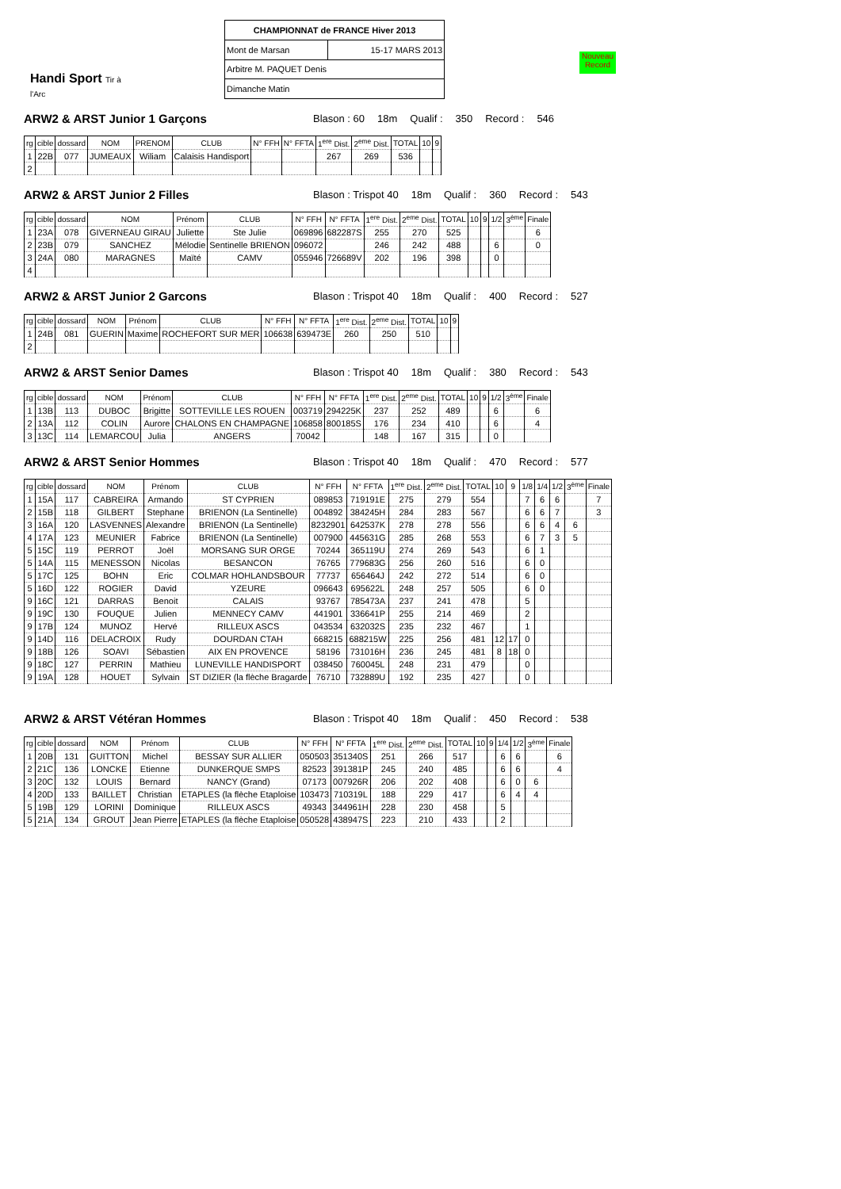Handi Sport Tir à l'Arc
| CHAMPIONNAT de FRANCE Hiver 2013 | |
| Mont de Marsan | 15-17 MARS 2013 |
| Arbitre M. PAQUET Denis | |
| Dimanche Matin | |
Nouveau Record
ARW2 & ARST Junior 1 Garçons Blason : 60 18m Qualif : 350 Record : 546
| rg | cible | dossard | NOM | PRENOM | CLUB | N° FFH | N° FFTA | 1<sup>ere</sup> Dist. | 2<sup>eme</sup> Dist. | TOTAL | 10 | 9 |
| --- | --- | --- | --- | --- | --- | --- | --- | --- | --- | --- | --- | --- |
| 1 | 22B | 077 | JUMEAUX | Wiliam | Calaisis Handisport | | | 267 | 269 | 536 | | |
| 2 | | | | | | | | | | | | |
ARW2 & ARST Junior 2 Filles Blason : Trispot 40 18m Qualif : 360 Record : 543
| rg | cible | dossard | NOM | Prénom | CLUB | N° FFH | N° FFTA | 1<sup>ere</sup> Dist. | 2<sup>eme</sup> Dist. | TOTAL | 10 | 9 | 1/2 | 3<sup>ème</sup> | Finale |
| --- | --- | --- | --- | --- | --- | --- | --- | --- | --- | --- | --- | --- | --- | --- | --- |
| 1 | 23A | 078 | GIVERNEAU GIRAU | Juliette | Ste Julie | 069896 | 682287S | 255 | 270 | 525 | | | | | 6 |
| 2 | 23B | 079 | SANCHEZ | Mélodie | Sentinelle BRIENON | 096072 | | 246 | 242 | 488 | | | 6 | | 0 |
| 3 | 24A | 080 | MARAGNES | Maïté | CAMV | 055946 | 726689V | 202 | 196 | 398 | | | 0 | | |
| 4 | | | | | | | | | | | | | | | |
ARW2 & ARST Junior 2 Garcons Blason : Trispot 40 18m Qualif : 400 Record : 527
| rg | cible | dossard | NOM | Prénom | CLUB | N° FFH | N° FFTA | 1<sup>ere</sup> Dist. | 2<sup>eme</sup> Dist. | TOTAL | 10 | 9 |
| --- | --- | --- | --- | --- | --- | --- | --- | --- | --- | --- | --- | --- |
| 1 | 24B | 081 | GUERIN | Maxime | ROCHEFORT SUR MER | 106638 | 639473E | 260 | 250 | 510 | | |
| 2 | | | | | | | | | | | | |
ARW2 & ARST Senior Dames Blason : Trispot 40 18m Qualif : 380 Record : 543
| rg | cible | dossard | NOM | Prénom | CLUB | N° FFH | N° FFTA | 1<sup>ere</sup> Dist. | 2<sup>eme</sup> Dist. | TOTAL | 10 | 9 | 1/2 | 3<sup>ème</sup> | Finale |
| --- | --- | --- | --- | --- | --- | --- | --- | --- | --- | --- | --- | --- | --- | --- | --- |
| 1 | 13B | 113 | DUBOC | Brigitte | SOTTEVILLE LES ROUEN | 003719 | 294225K | 237 | 252 | 489 | | | 6 | | 6 |
| 2 | 13A | 112 | COLIN | Aurore | CHALONS EN CHAMPAGNE | 106858 | 800185S | 176 | 234 | 410 | | | 6 | | 4 |
| 3 | 13C | 114 | LEMARCOU | Julia | ANGERS | 70042 | | 148 | 167 | 315 | | | 0 | | |
ARW2 & ARST Senior Hommes Blason : Trispot 40 18m Qualif : 470 Record : 577
| rg | cible | dossard | NOM | Prénom | CLUB | N° FFH | N° FFTA | 1<sup>ere</sup> Dist. | 2<sup>eme</sup> Dist. | TOTAL | 10 | 9 | 1/8 | 1/4 | 1/2 | 3<sup>ème</sup> | Finale |
| --- | --- | --- | --- | --- | --- | --- | --- | --- | --- | --- | --- | --- | --- | --- | --- | --- | --- |
| 1 | 15A | 117 | CABREIRA | Armando | ST CYPRIEN | 089853 | 719191E | 275 | 279 | 554 | | | 7 | 6 | 6 | | 7 |
| 2 | 15B | 118 | GILBERT | Stephane | BRIENON (La Sentinelle) | 004892 | 384245H | 284 | 283 | 567 | | | 6 | 6 | 7 | | 3 |
| 3 | 16A | 120 | LASVENNES | Alexandre | BRIENON (La Sentinelle) | 8232901 | 642537K | 278 | 278 | 556 | | | 6 | 6 | 4 | 6 | |
| 4 | 17A | 123 | MEUNIER | Fabrice | BRIENON (La Sentinelle) | 007900 | 445631G | 285 | 268 | 553 | | | 6 | 7 | 3 | 5 | |
| 5 | 15C | 119 | PERROT | Joël | MORSANG SUR ORGE | 70244 | 365119U | 274 | 269 | 543 | | | 6 | 1 | | | |
| 5 | 14A | 115 | MENESSON | Nicolas | BESANCON | 76765 | 779683G | 256 | 260 | 516 | | | 6 | 0 | | | |
| 5 | 17C | 125 | BOHN | Eric | COLMAR HOHLANDSBOUR | 77737 | 656464J | 242 | 272 | 514 | | | 6 | 0 | | | |
| 5 | 16D | 122 | ROGIER | David | YZEURE | 096643 | 695622L | 248 | 257 | 505 | | | 6 | 0 | | | |
| 9 | 16C | 121 | DARRAS | Benoit | CALAIS | 93767 | 785473A | 237 | 241 | 478 | | | 5 | | | | |
| 9 | 19C | 130 | FOUQUE | Julien | MENNECY CAMV | 441901 | 336641P | 255 | 214 | 469 | | | 2 | | | | |
| 9 | 17B | 124 | MUNOZ | Hervé | RILLEUX ASCS | 043534 | 632032S | 235 | 232 | 467 | | | 1 | | | | |
| 9 | 14D | 116 | DELACROIX | Rudy | DOURDAN CTAH | 668215 | 688215W | 225 | 256 | 481 | 12 | 17 | 0 | | | | |
| 9 | 18B | 126 | SOAVI | Sébastien | AIX EN PROVENCE | 58196 | 731016H | 236 | 245 | 481 | 8 | 18 | 0 | | | | |
| 9 | 18C | 127 | PERRIN | Mathieu | LUNEVILLE HANDISPORT | 038450 | 760045L | 248 | 231 | 479 | | | 0 | | | | |
| 9 | 19A | 128 | HOUET | Sylvain | ST DIZIER (la flèche Bragarde | 76710 | 732889U | 192 | 235 | 427 | | | 0 | | | | |
ARW2 & ARST Vétéran Hommes Blason : Trispot 40 18m Qualif : 450 Record : 538
| rg | cible | dossard | NOM | Prénom | CLUB | N° FFH | N° FFTA | 1<sup>ere</sup> Dist. | 2<sup>eme</sup> Dist. | TOTAL | 10 | 9 | 1/4 | 1/2 | 3<sup>ème</sup> | Finale |
| --- | --- | --- | --- | --- | --- | --- | --- | --- | --- | --- | --- | --- | --- | --- | --- | --- |
| 1 | 20B | 131 | GUITTON | Michel | BESSAY SUR ALLIER | 050503 | 351340S | 251 | 266 | 517 | | | 6 | 6 | | 6 |
| 2 | 21C | 136 | LONCKE | Etienne | DUNKERQUE SMPS | 82523 | 391381P | 245 | 240 | 485 | | | 6 | 6 | | 4 |
| 3 | 20C | 132 | LOUIS | Bernard | NANCY (Grand) | 07173 | 007926R | 206 | 202 | 408 | | | 6 | 0 | 6 | |
| 4 | 20D | 133 | BAILLET | Christian | ETAPLES (la flèche Etaploise | 103473 | 710319L | 188 | 229 | 417 | | | 6 | 4 | 4 | |
| 5 | 19B | 129 | LORINI | Dominique | RILLEUX ASCS | 49343 | 344961H | 228 | 230 | 458 | | | 5 | | | |
| 5 | 21A | 134 | GROUT | Jean Pierre | ETAPLES (la flèche Etaploise | 050528 | 438947S | 223 | 210 | 433 | | | 2 | | | |